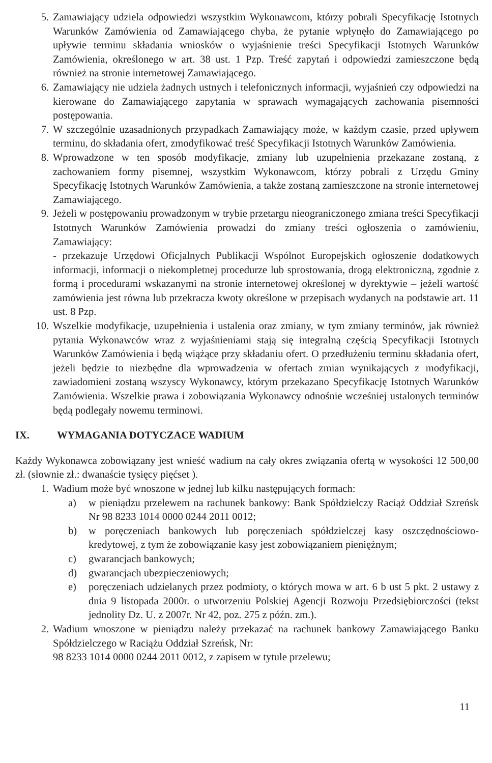5. Zamawiający udziela odpowiedzi wszystkim Wykonawcom, którzy pobrali Specyfikację Istotnych Warunków Zamówienia od Zamawiającego chyba, że pytanie wpłynęło do Zamawiającego po upływie terminu składania wniosków o wyjaśnienie treści Specyfikacji Istotnych Warunków Zamówienia, określonego w art. 38 ust. 1 Pzp. Treść zapytań i odpowiedzi zamieszczone będą również na stronie internetowej Zamawiającego.
6. Zamawiający nie udziela żadnych ustnych i telefonicznych informacji, wyjaśnień czy odpowiedzi na kierowane do Zamawiającego zapytania w sprawach wymagających zachowania pisemności postępowania.
7. W szczególnie uzasadnionych przypadkach Zamawiający może, w każdym czasie, przed upływem terminu, do składania ofert, zmodyfikować treść Specyfikacji Istotnych Warunków Zamówienia.
8. Wprowadzone w ten sposób modyfikacje, zmiany lub uzupełnienia przekazane zostaną, z zachowaniem formy pisemnej, wszystkim Wykonawcom, którzy pobrali z Urzędu Gminy Specyfikację Istotnych Warunków Zamówienia, a także zostaną zamieszczone na stronie internetowej Zamawiającego.
9. Jeżeli w postępowaniu prowadzonym w trybie przetargu nieograniczonego zmiana treści Specyfikacji Istotnych Warunków Zamówienia prowadzi do zmiany treści ogłoszenia o zamówieniu, Zamawiający:
- przekazuje Urzędowi Oficjalnych Publikacji Wspólnot Europejskich ogłoszenie dodatkowych informacji, informacji o niekompletnej procedurze lub sprostowania, drogą elektroniczną, zgodnie z formą i procedurami wskazanymi na stronie internetowej określonej w dyrektywie – jeżeli wartość zamówienia jest równa lub przekracza kwoty określone w przepisach wydanych na podstawie art. 11 ust. 8 Pzp.
10. Wszelkie modyfikacje, uzupełnienia i ustalenia oraz zmiany, w tym zmiany terminów, jak również pytania Wykonawców wraz z wyjaśnieniami stają się integralną częścią Specyfikacji Istotnych Warunków Zamówienia i będą wiążące przy składaniu ofert. O przedłużeniu terminu składania ofert, jeżeli będzie to niezbędne dla wprowadzenia w ofertach zmian wynikających z modyfikacji, zawiadomieni zostaną wszyscy Wykonawcy, którym przekazano Specyfikację Istotnych Warunków Zamówienia. Wszelkie prawa i zobowiązania Wykonawcy odnośnie wcześniej ustalonych terminów będą podlegały nowemu terminowi.
IX. WYMAGANIA DOTYCZACE WADIUM
Każdy Wykonawca zobowiązany jest wnieść wadium na cały okres związania ofertą w wysokości 12 500,00 zł. (słownie zł.: dwanaście tysięcy pięćset ).
1. Wadium może być wnoszone w jednej lub kilku następujących formach:
a) w pieniądzu przelewem na rachunek bankowy: Bank Spółdzielczy Raciąż Oddział Szreńsk Nr 98 8233 1014 0000 0244 2011 0012;
b) w poręczeniach bankowych lub poręczeniach spółdzielczej kasy oszczędnościowo-kredytowej, z tym że zobowiązanie kasy jest zobowiązaniem pieniężnym;
c) gwarancjach bankowych;
d) gwarancjach ubezpieczeniowych;
e) poręczeniach udzielanych przez podmioty, o których mowa w art. 6 b ust 5 pkt. 2 ustawy z dnia 9 listopada 2000r. o utworzeniu Polskiej Agencji Rozwoju Przedsiębiorczości (tekst jednolity Dz. U. z 2007r. Nr 42, poz. 275 z późn. zm.).
2. Wadium wnoszone w pieniądzu należy przekazać na rachunek bankowy Zamawiającego Banku Spółdzielczego w Raciążu Oddział Szreńsk, Nr:
98 8233 1014 0000 0244 2011 0012, z zapisem w tytule przelewu;
11